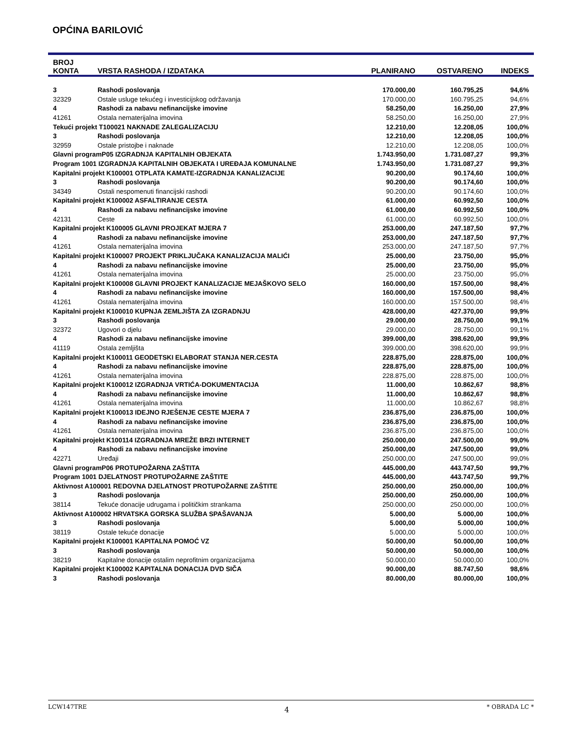OPĆINA BARILOVIĆ
| BROJ KONTA | VRSTA RASHODA / IZDATAKA | PLANIRANO | OSTVARENO | INDEKS |
| --- | --- | --- | --- | --- |
| 3 | Rashodi poslovanja | 170.000,00 | 160.795,25 | 94,6% |
| 32329 | Ostale usluge tekućeg i investicijskog održavanja | 170.000,00 | 160.795,25 | 94,6% |
| 4 | Rashodi za nabavu nefinancijske imovine | 58.250,00 | 16.250,00 | 27,9% |
| 41261 | Ostala nematerijalna imovina | 58.250,00 | 16.250,00 | 27,9% |
| Tekući projekt T100021 NAKNADE ZALEGALIZACIJU | | 12.210,00 | 12.208,05 | 100,0% |
| 3 | Rashodi poslovanja | 12.210,00 | 12.208,05 | 100,0% |
| 32959 | Ostale pristojbe i naknade | 12.210,00 | 12.208,05 | 100,0% |
| Glavni programP05 IZGRADNJA KAPITALNIH OBJEKATA | | 1.743.950,00 | 1.731.087,27 | 99,3% |
| Program 1001 IZGRADNJA KAPITALNIH OBJEKATA I UREĐAJA KOMUNALNE | | 1.743.950,00 | 1.731.087,27 | 99,3% |
| Kapitalni projekt K100001 OTPLATA KAMATE-IZGRADNJA KANALIZACIJE | | 90.200,00 | 90.174,60 | 100,0% |
| 3 | Rashodi poslovanja | 90.200,00 | 90.174,60 | 100,0% |
| 34349 | Ostali nespomenuti financijski rashodi | 90.200,00 | 90.174,60 | 100,0% |
| Kapitalni projekt K100002 ASFALTIRANJE CESTA | | 61.000,00 | 60.992,50 | 100,0% |
| 4 | Rashodi za nabavu nefinancijske imovine | 61.000,00 | 60.992,50 | 100,0% |
| 42131 | Ceste | 61.000,00 | 60.992,50 | 100,0% |
| Kapitalni projekt K100005 GLAVNI PROJEKAT MJERA 7 | | 253.000,00 | 247.187,50 | 97,7% |
| 4 | Rashodi za nabavu nefinancijske imovine | 253.000,00 | 247.187,50 | 97,7% |
| 41261 | Ostala nematerijalna imovina | 253.000,00 | 247.187,50 | 97,7% |
| Kapitalni projekt K100007 PROJEKT PRIKLJUČAKA KANALIZACIJA MALIĆI | | 25.000,00 | 23.750,00 | 95,0% |
| 4 | Rashodi za nabavu nefinancijske imovine | 25.000,00 | 23.750,00 | 95,0% |
| 41261 | Ostala nematerijalna imovina | 25.000,00 | 23.750,00 | 95,0% |
| Kapitalni projekt K100008 GLAVNI PROJEKT KANALIZACIJE MEJAŠKOVO SELO | | 160.000,00 | 157.500,00 | 98,4% |
| 4 | Rashodi za nabavu nefinancijske imovine | 160.000,00 | 157.500,00 | 98,4% |
| 41261 | Ostala nematerijalna imovina | 160.000,00 | 157.500,00 | 98,4% |
| Kapitalni projekt K100010 KUPNJA ZEMLJIŠTA ZA IZGRADNJU | | 428.000,00 | 427.370,00 | 99,9% |
| 3 | Rashodi poslovanja | 29.000,00 | 28.750,00 | 99,1% |
| 32372 | Ugovori o djelu | 29.000,00 | 28.750,00 | 99,1% |
| 4 | Rashodi za nabavu nefinancijske imovine | 399.000,00 | 398.620,00 | 99,9% |
| 41119 | Ostala zemljišta | 399.000,00 | 398.620,00 | 99,9% |
| Kapitalni projekt K100011 GEODETSKI ELABORAT STANJA NER.CESTA | | 228.875,00 | 228.875,00 | 100,0% |
| 4 | Rashodi za nabavu nefinancijske imovine | 228.875,00 | 228.875,00 | 100,0% |
| 41261 | Ostala nematerijalna imovina | 228.875,00 | 228.875,00 | 100,0% |
| Kapitalni projekt K100012 IZGRADNJA VRTIĆA-DOKUMENTACIJA | | 11.000,00 | 10.862,67 | 98,8% |
| 4 | Rashodi za nabavu nefinancijske imovine | 11.000,00 | 10.862,67 | 98,8% |
| 41261 | Ostala nematerijalna imovina | 11.000,00 | 10.862,67 | 98,8% |
| Kapitalni projekt K100013 IDEJNO RJEŠENJE CESTE MJERA 7 | | 236.875,00 | 236.875,00 | 100,0% |
| 4 | Rashodi za nabavu nefinancijske imovine | 236.875,00 | 236.875,00 | 100,0% |
| 41261 | Ostala nematerijalna imovina | 236.875,00 | 236.875,00 | 100,0% |
| Kapitalni projekt K100114 IZGRADNJA MREŽE BRZI INTERNET | | 250.000,00 | 247.500,00 | 99,0% |
| 4 | Rashodi za nabavu nefinancijske imovine | 250.000,00 | 247.500,00 | 99,0% |
| 42271 | Uređaji | 250.000,00 | 247.500,00 | 99,0% |
| Glavni programP06 PROTUPOŽARNA ZAŠTITA | | 445.000,00 | 443.747,50 | 99,7% |
| Program 1001 DJELATNOST PROTUPOŽARNE ZAŠTITE | | 445.000,00 | 443.747,50 | 99,7% |
| Aktivnost A100001 REDOVNA DJELATNOST PROTUPOŽARNE ZAŠTITE | | 250.000,00 | 250.000,00 | 100,0% |
| 3 | Rashodi poslovanja | 250.000,00 | 250.000,00 | 100,0% |
| 38114 | Tekuće donacije udrugama i političkim strankama | 250.000,00 | 250.000,00 | 100,0% |
| Aktivnost A100002 HRVATSKA GORSKA SLUŽBA SPAŠAVANJA | | 5.000,00 | 5.000,00 | 100,0% |
| 3 | Rashodi poslovanja | 5.000,00 | 5.000,00 | 100,0% |
| 38119 | Ostale tekuće donacije | 5.000,00 | 5.000,00 | 100,0% |
| Kapitalni projekt K100001 KAPITALNA POMOĆ VZ | | 50.000,00 | 50.000,00 | 100,0% |
| 3 | Rashodi poslovanja | 50.000,00 | 50.000,00 | 100,0% |
| 38219 | Kapitalne donacije ostalim neprofitnim organizacijama | 50.000,00 | 50.000,00 | 100,0% |
| Kapitalni projekt K100002 KAPITALNA DONACIJA DVD SIČA | | 90.000,00 | 88.747,50 | 98,6% |
| 3 | Rashodi poslovanja | 80.000,00 | 80.000,00 | 100,0% |
LCW147TRE 4 * OBRADA LC *